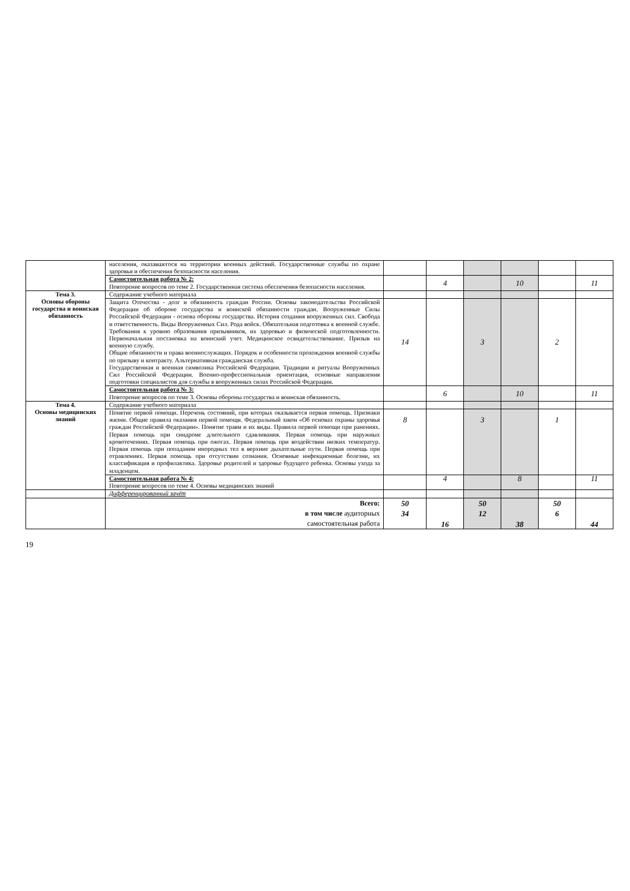| | населения, оказавшегося на территории военных действий. Государственные службы по охране здоровья и обеспечения безопасности населения. | | | | | | |
| | Самостоятельная работа № 2: Повторение вопросов по теме 2. Государственная система обеспечения безопасности населения. | | 4 | | 10 | | 11 |
| Тема 3. Основы обороны государства и воинская обязанность | Содержание учебного материала | | | | | | |
| | Защита Отечества - долг и обязанность граждан России. Основы законодательства Российской Федерации об обороне государства и воинской обязанности граждан. Вооруженные Силы Российской Федерации - основа обороны государства. История создания вооруженных сил. Свобода и ответственность. Виды Вооруженных Сил. Рода войск. Обязательная подготовка к военной службе. Требования к уровню образования призывников, их здоровью и физической подготовленности. Первоначальная постановка на воинский учет. Медицинское освидетельствование. Призыв на военную службу. Общие обязанности и права военнослужащих. Порядок и особенности прохождения военной службы по призыву и контракту. Альтернативная гражданская служба. Государственная и военная символика Российской Федерации. Традиции и ритуалы Вооруженных Сил Российской Федерации. Военно-профессиональная ориентация, основные направления подготовки специалистов для службы в вооруженных силах Российской Федерации. | 14 | | 3 | | 2 | |
| | Самостоятельная работа № 3: Повторение вопросов по теме 3. Основы обороны государства и воинская обязанность. | | 6 | | 10 | | 11 |
| Тема 4. Основы медицинских знаний | Содержание учебного материала | | | | | | |
| | Понятие первой помощи. Перечень состояний, при которых оказывается первая помощь. Признаки жизни. Общие правила оказания первой помощи. Федеральный закон «Об основах охраны здоровья граждан Российской Федерации». Понятие травм и их виды. Правила первой помощи при ранениях. Первая помощь при синдроме длительного сдавливания. Первая помощь при наружных кровотечениях. Первая помощь при ожогах. Первая помощь при воздействии низких температур. Первая помощь при попадании инородных тел в верхние дыхательные пути. Первая помощь при отравлениях. Первая помощь при отсутствии сознания. Основные инфекционные болезни, их классификация и профилактика. Здоровье родителей и здоровье будущего ребенка. Основы ухода за младенцем. | 8 | | 3 | | 1 | |
| | Самостоятельная работа № 4: Повторение вопросов по теме 4. Основы медицинских знаний | | 4 | | 8 | | 11 |
| | Дифференцированный зачёт | | | | | | |
| | Всего: в том числе аудиторных самостоятельная работа | 50 34 | 16 | 50 12 | 38 | 50 6 | 44 |
19